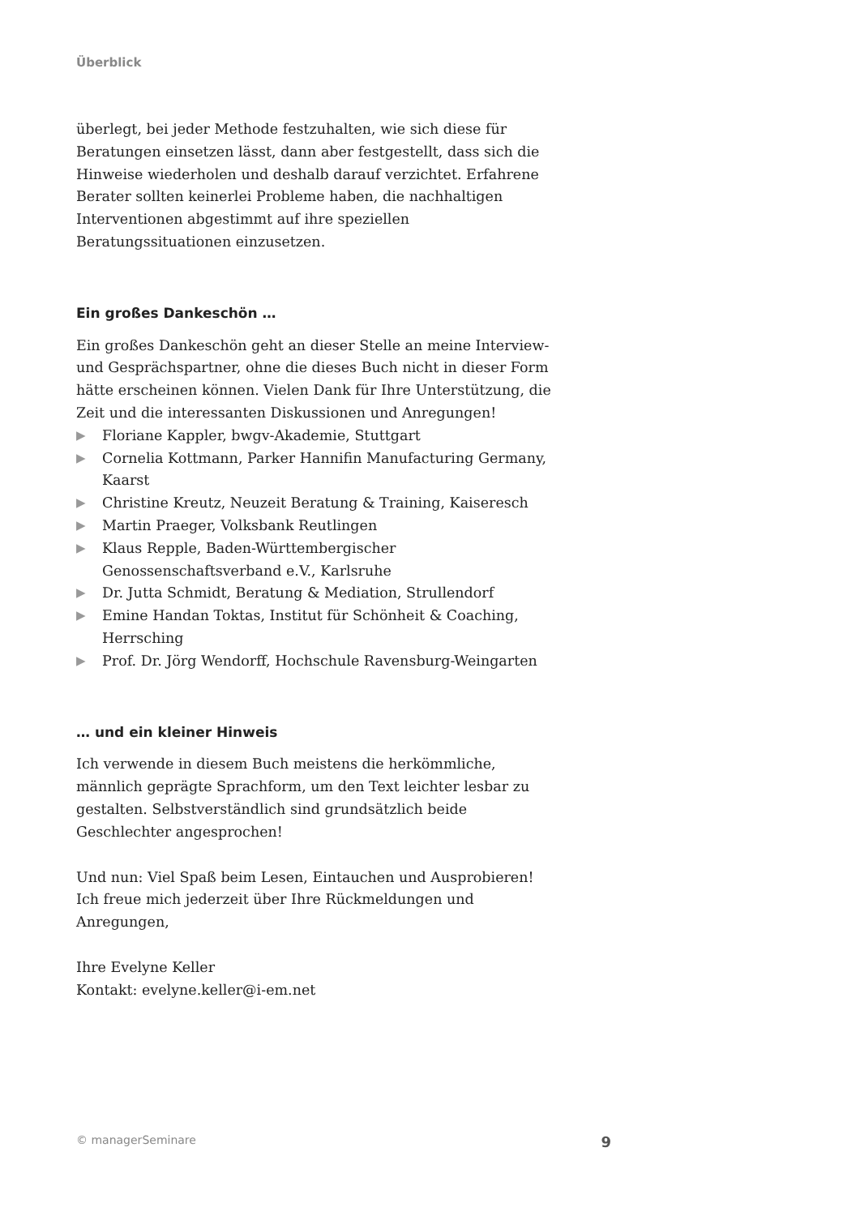Überblick
überlegt, bei jeder Methode festzuhalten, wie sich diese für Beratungen einsetzen lässt, dann aber festgestellt, dass sich die Hinweise wiederholen und deshalb darauf verzichtet. Erfahrene Berater sollten keinerlei Probleme haben, die nachhaltigen Interventionen abgestimmt auf ihre speziellen Beratungssituationen einzusetzen.
Ein großes Dankeschön …
Ein großes Dankeschön geht an dieser Stelle an meine Interview- und Gesprächspartner, ohne die dieses Buch nicht in dieser Form hätte erscheinen können. Vielen Dank für Ihre Unterstützung, die Zeit und die interessanten Diskussionen und Anregungen!
▶ Floriane Kappler, bwgv-Akademie, Stuttgart
▶ Cornelia Kottmann, Parker Hannifin Manufacturing Germany, Kaarst
▶ Christine Kreutz, Neuzeit Beratung & Training, Kaiseresch
▶ Martin Praeger, Volksbank Reutlingen
▶ Klaus Repple, Baden-Württembergischer Genossenschaftsverband e.V., Karlsruhe
▶ Dr. Jutta Schmidt, Beratung & Mediation, Strullendorf
▶ Emine Handan Toktas, Institut für Schönheit & Coaching, Herrsching
▶ Prof. Dr. Jörg Wendorff, Hochschule Ravensburg-Weingarten
… und ein kleiner Hinweis
Ich verwende in diesem Buch meistens die herkömmliche, männlich geprägte Sprachform, um den Text leichter lesbar zu gestalten. Selbstverständlich sind grundsätzlich beide Geschlechter angesprochen!
Und nun: Viel Spaß beim Lesen, Eintauchen und Ausprobieren!
Ich freue mich jederzeit über Ihre Rückmeldungen und Anregungen,
Ihre Evelyne Keller
Kontakt: evelyne.keller@i-em.net
© managerSeminare 9